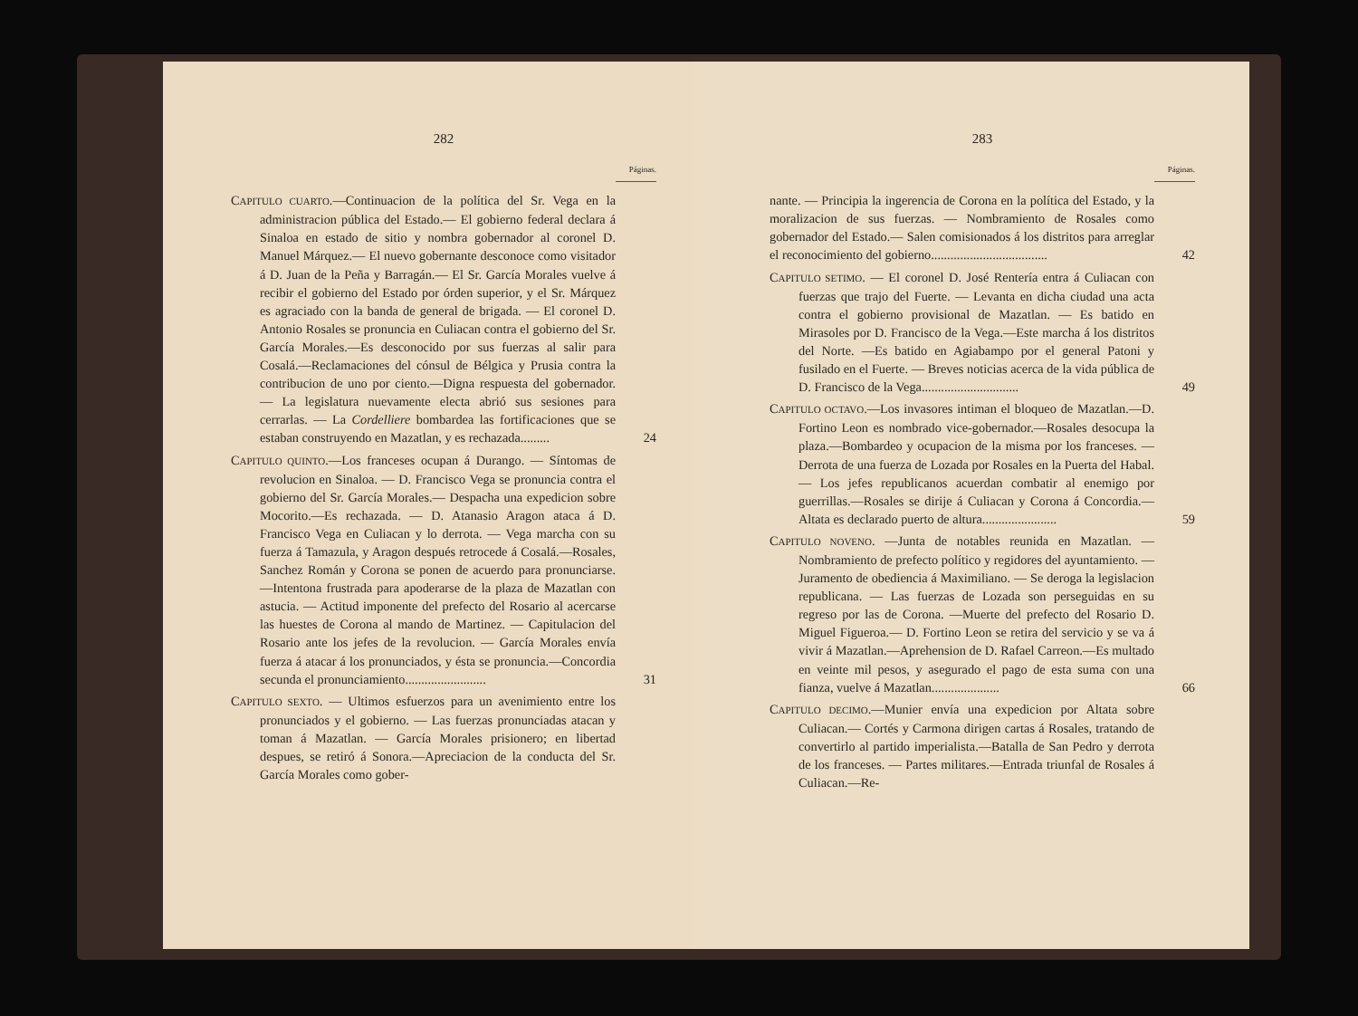282
Páginas.
CAPITULO CUARTO.—Continuacion de la política del Sr. Vega en la administracion pública del Estado.— El gobierno federal declara á Sinaloa en estado de sitio y nombra gobernador al coronel D. Manuel Márquez.— El nuevo gobernante desconoce como visitador á D. Juan de la Peña y Barragán.— El Sr. García Morales vuelve á recibir el gobierno del Estado por órden superior, y el Sr. Márquez es agraciado con la banda de general de brigada. — El coronel D. Antonio Rosales se pronuncia en Culiacan contra el gobierno del Sr. García Morales.—Es desconocido por sus fuerzas al salir para Cosalá.—Reclamaciones del cónsul de Bélgica y Prusia contra la contribucion de uno por ciento.—Digna respuesta del gobernador. — La legislatura nuevamente electa abrió sus sesiones para cerrarlas. — La Cordelliere bombardea las fortificaciones que se estaban construyendo en Mazatlan, y es rechazada.........
24
CAPITULO QUINTO.—Los franceses ocupan á Durango. — Síntomas de revolucion en Sinaloa. — D. Francisco Vega se pronuncia contra el gobierno del Sr. García Morales.— Despacha una expedicion sobre Mocorito.—Es rechazada. — D. Atanasio Aragon ataca á D. Francisco Vega en Culiacan y lo derrota. — Vega marcha con su fuerza á Tamazula, y Aragon después retrocede á Cosalá.—Rosales, Sanchez Román y Corona se ponen de acuerdo para pronunciarse. —Intentona frustrada para apoderarse de la plaza de Mazatlan con astucia. — Actitud imponente del prefecto del Rosario al acercarse las huestes de Corona al mando de Martinez. — Capitulacion del Rosario ante los jefes de la revolucion. — García Morales envía fuerza á atacar á los pronunciados, y ésta se pronuncia.—Concordia secunda el pronunciamiento.........................
31
CAPITULO SEXTO. — Ultimos esfuerzos para un avenimiento entre los pronunciados y el gobierno. — Las fuerzas pronunciadas atacan y toman á Mazatlan. — García Morales prisionero; en libertad despues, se retiró á Sonora.—Apreciacion de la conducta del Sr. García Morales como gober-
283
Páginas.
nante. — Principia la ingerencia de Corona en la política del Estado, y la moralizacion de sus fuerzas. — Nombramiento de Rosales como gobernador del Estado.— Salen comisionados á los distritos para arreglar el reconocimiento del gobierno....................................
42
CAPITULO SETIMO. — El coronel D. José Rentería entra á Culiacan con fuerzas que trajo del Fuerte. — Levanta en dicha ciudad una acta contra el gobierno provisional de Mazatlan. — Es batido en Mirasoles por D. Francisco de la Vega.—Este marcha á los distritos del Norte. —Es batido en Agiabampo por el general Patoni y fusilado en el Fuerte. — Breves noticias acerca de la vida pública de D. Francisco de la Vega..............................
49
CAPITULO OCTAVO.—Los invasores intiman el bloqueo de Mazatlan.—D. Fortino Leon es nombrado vice-gobernador.—Rosales desocupa la plaza.—Bombardeo y ocupacion de la misma por los franceses. — Derrota de una fuerza de Lozada por Rosales en la Puerta del Habal. — Los jefes republicanos acuerdan combatir al enemigo por guerrillas.—Rosales se dirije á Culiacan y Corona á Concordia.—Altata es declarado puerto de altura.......................
59
CAPITULO NOVENO. —Junta de notables reunida en Mazatlan. — Nombramiento de prefecto político y regidores del ayuntamiento. —Juramento de obediencia á Maximiliano. — Se deroga la legislacion republicana. — Las fuerzas de Lozada son perseguidas en su regreso por las de Corona. —Muerte del prefecto del Rosario D. Miguel Figueroa.— D. Fortino Leon se retira del servicio y se va á vivir á Mazatlan.—Aprehension de D. Rafael Carreon.—Es multado en veinte mil pesos, y asegurado el pago de esta suma con una fianza, vuelve á Mazatlan.....................
66
CAPITULO DECIMO.—Munier envía una expedicion por Altata sobre Culiacan.— Cortés y Carmona dirigen cartas á Rosales, tratando de convertirlo al partido imperialista.—Batalla de San Pedro y derrota de los franceses. — Partes militares.—Entrada triunfal de Rosales á Culiacan.—Re-